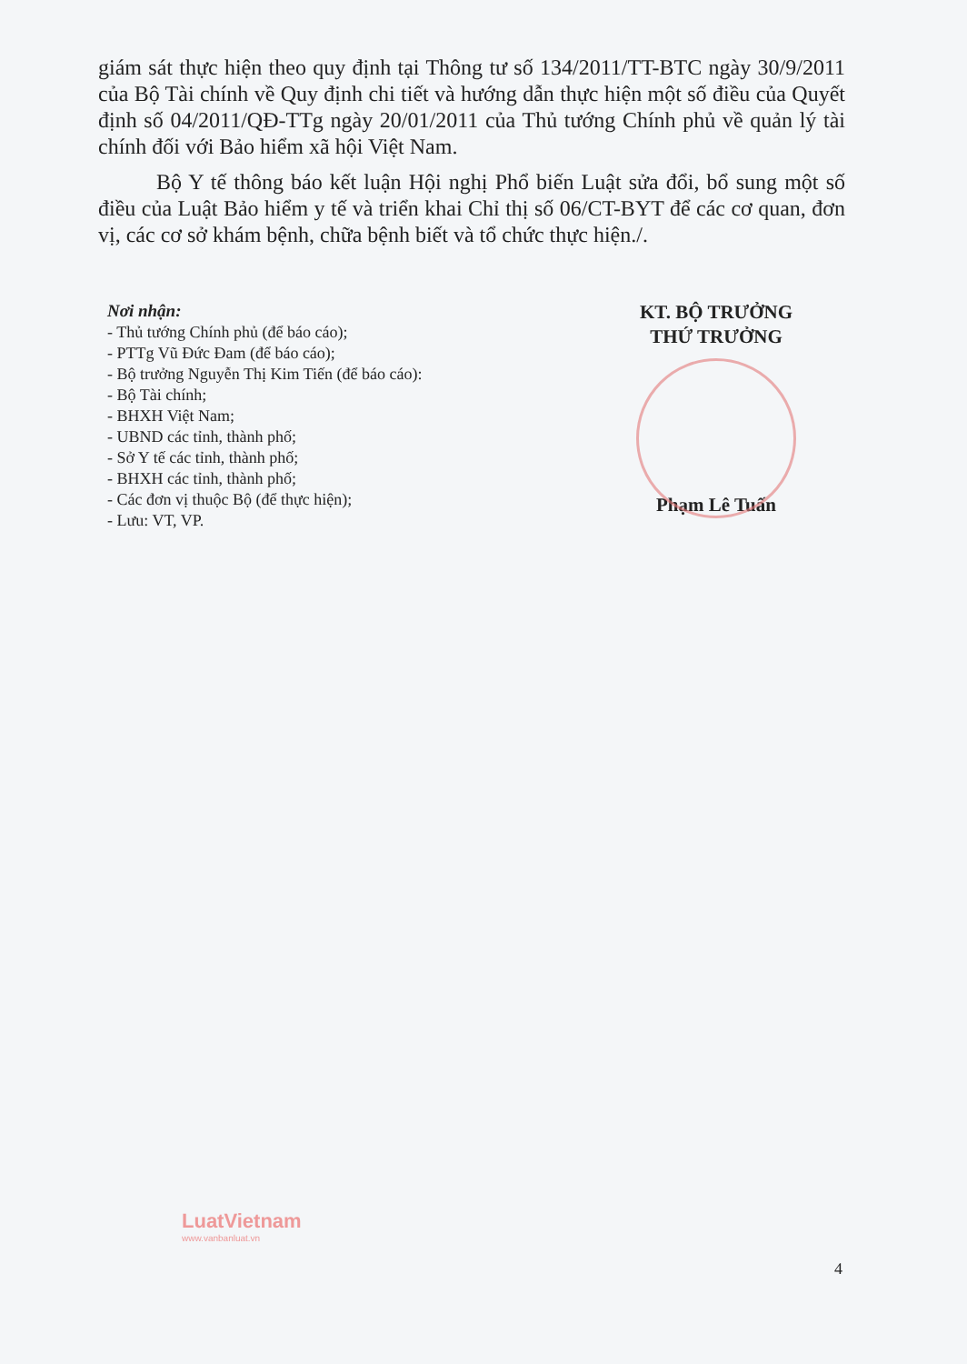giám sát thực hiện theo quy định tại Thông tư số 134/2011/TT-BTC ngày 30/9/2011 của Bộ Tài chính về Quy định chi tiết và hướng dẫn thực hiện một số điều của Quyết định số 04/2011/QĐ-TTg ngày 20/01/2011 của Thủ tướng Chính phủ về quản lý tài chính đối với Bảo hiểm xã hội Việt Nam.
Bộ Y tế thông báo kết luận Hội nghị Phổ biến Luật sửa đổi, bổ sung một số điều của Luật Bảo hiểm y tế và triển khai Chỉ thị số 06/CT-BYT để các cơ quan, đơn vị, các cơ sở khám bệnh, chữa bệnh biết và tổ chức thực hiện./.
Nơi nhận:
- Thủ tướng Chính phủ (để báo cáo);
- PTTg Vũ Đức Đam (để báo cáo);
- Bộ trưởng Nguyễn Thị Kim Tiến (để báo cáo):
- Bộ Tài chính;
- BHXH Việt Nam;
- UBND các tỉnh, thành phố;
- Sở Y tế các tỉnh, thành phố;
- BHXH các tỉnh, thành phố;
- Các đơn vị thuộc Bộ (để thực hiện);
- Lưu: VT, VP.
KT. BỘ TRƯỞNG
THỨ TRƯỞNG
Phạm Lê Tuấn
4
LuatVietnam
www.vanbanluat.vn